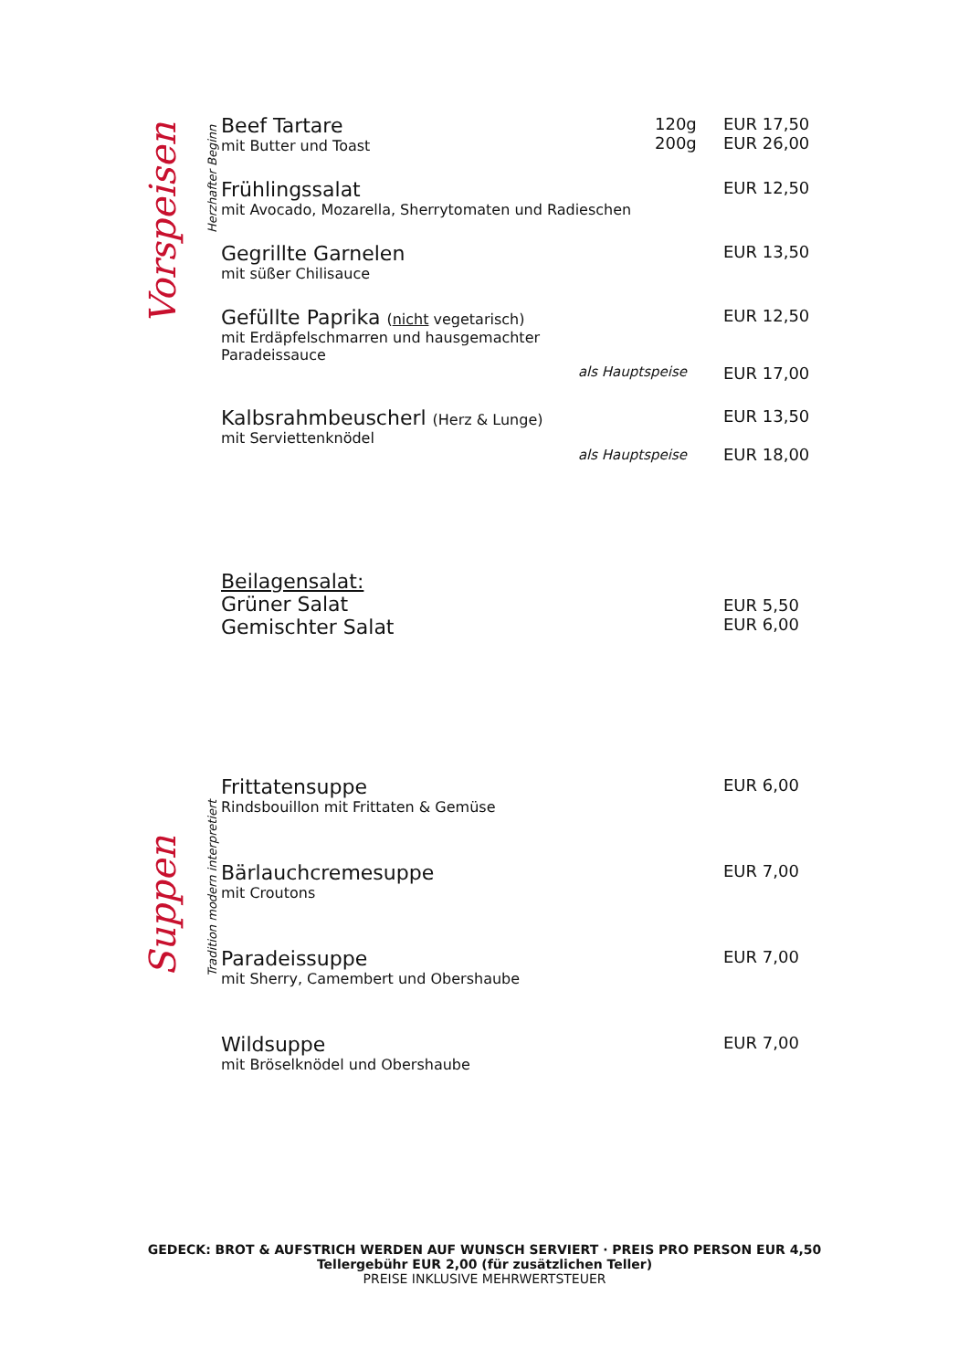Vorspeisen
Herzhafter Beginn
Beef Tartare
mit Butter und Toast
120g
200g
EUR 17,50
EUR 26,00
Frühlingssalat
mit Avocado, Mozarella, Sherrytomaten und Radieschen
EUR 12,50
Gegrillte Garnelen
mit süßer Chilisauce
EUR 13,50
Gefüllte Paprika (nicht vegetarisch)
mit Erdäpfelschmarren und hausgemachter
Paradeissauce
als Hauptspeise
EUR 12,50
EUR 17,00
Kalbsrahmbeuscherl (Herz & Lunge)
mit Serviettenknödel
als Hauptspeise
EUR 13,50
EUR 18,00
Beilagensalat:
Grüner Salat
Gemischter Salat
EUR 5,50
EUR 6,00
Suppen
Tradition modern interpretiert
Frittatensuppe
Rindsbouillon mit Frittaten & Gemüse
EUR 6,00
Bärlauchcremesuppe
mit Croutons
EUR 7,00
Paradeissuppe
mit Sherry, Camembert und Obershaube
EUR 7,00
Wildsuppe
mit Bröselknödel und Obershaube
EUR 7,00
GEDECK: BROT & AUFSTRICH WERDEN AUF WUNSCH SERVIERT · PREIS PRO PERSON EUR 4,50
Tellergebühr EUR 2,00 (für zusätzlichen Teller)
PREISE INKLUSIVE MEHRWERTSTEUER